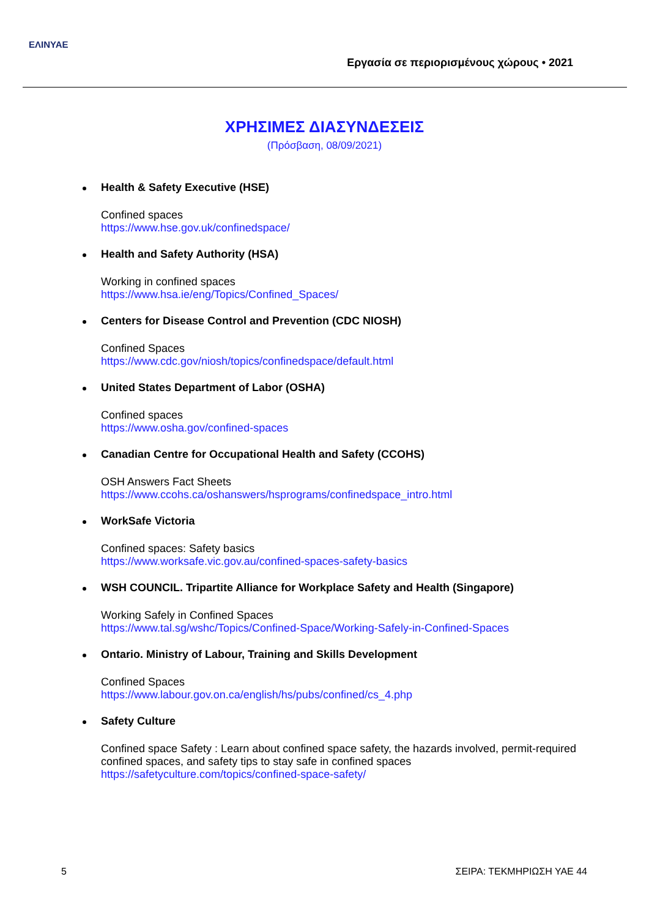ΕΛΙΝΥΑΕ
Εργασία σε περιορισμένους χώρους • 2021
ΧΡΗΣΙΜΕΣ ΔΙΑΣΥΝΔΕΣΕΙΣ
(Πρόσβαση, 08/09/2021)
Health & Safety Executive (HSE)
Confined spaces
https://www.hse.gov.uk/confinedspace/
Health and Safety Authority (HSA)
Working in confined spaces
https://www.hsa.ie/eng/Topics/Confined_Spaces/
Centers for Disease Control and Prevention (CDC NIOSH)
Confined Spaces
https://www.cdc.gov/niosh/topics/confinedspace/default.html
United States Department of Labor (OSHA)
Confined spaces
https://www.osha.gov/confined-spaces
Canadian Centre for Occupational Health and Safety (CCOHS)
OSH Answers Fact Sheets
https://www.ccohs.ca/oshanswers/hsprograms/confinedspace_intro.html
WorkSafe Victoria
Confined spaces: Safety basics
https://www.worksafe.vic.gov.au/confined-spaces-safety-basics
WSH COUNCIL. Tripartite Alliance for Workplace Safety and Health (Singapore)
Working Safely in Confined Spaces
https://www.tal.sg/wshc/Topics/Confined-Space/Working-Safely-in-Confined-Spaces
Ontario. Ministry of Labour, Training and Skills Development
Confined Spaces
https://www.labour.gov.on.ca/english/hs/pubs/confined/cs_4.php
Safety Culture
Confined space Safety : Learn about confined space safety, the hazards involved, permit-required confined spaces, and safety tips to stay safe in confined spaces
https://safetyculture.com/topics/confined-space-safety/
5 ΣΕΙΡΑ: ΤΕΚΜΗΡΙΩΣΗ ΥΑΕ 44